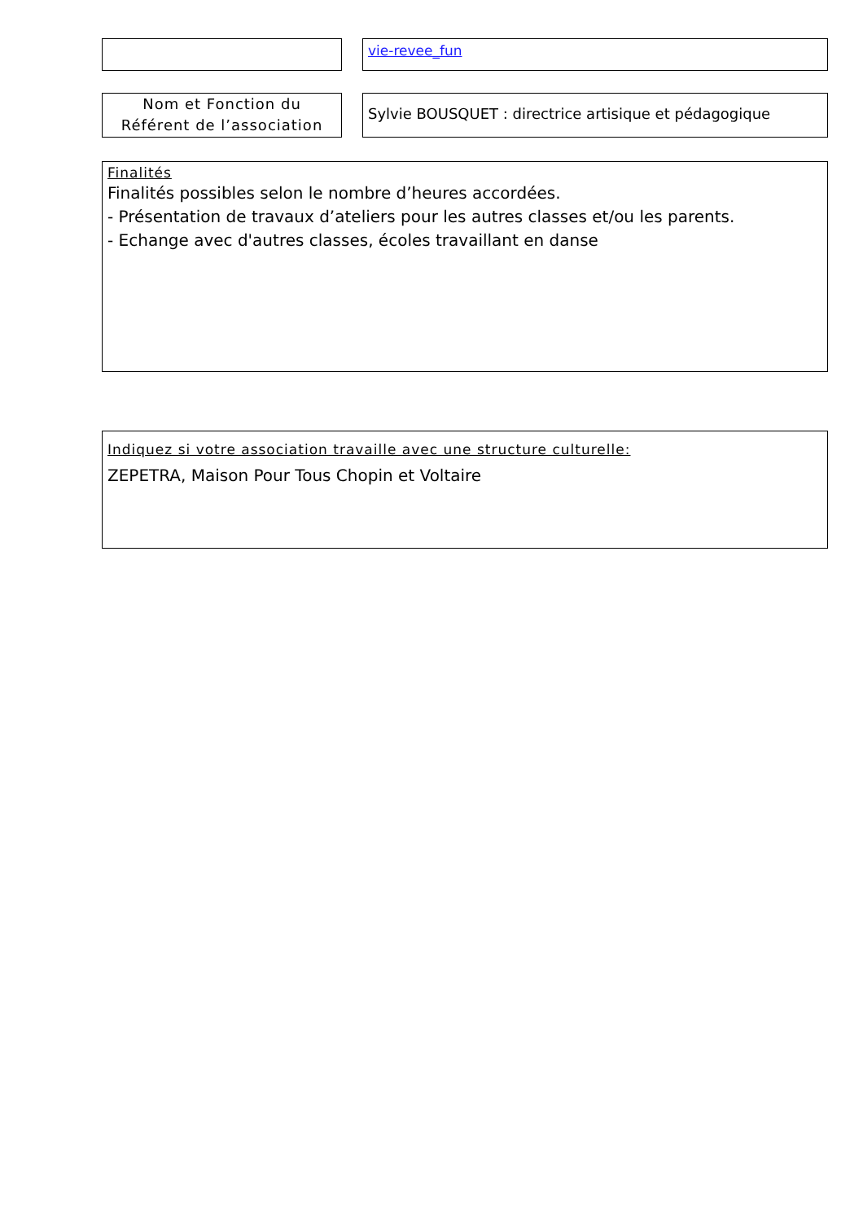vie-revee_fun
Nom et Fonction du
Référent de l’association
Sylvie BOUSQUET : directrice artisique et pédagogique
Finalités
Finalités possibles selon le nombre d’heures accordées.
- Présentation de travaux d’ateliers pour les autres classes et/ou les parents.
- Echange avec d'autres classes, écoles travaillant en danse
Indiquez si votre association travaille avec une structure culturelle:
ZEPETRA, Maison Pour Tous Chopin et Voltaire